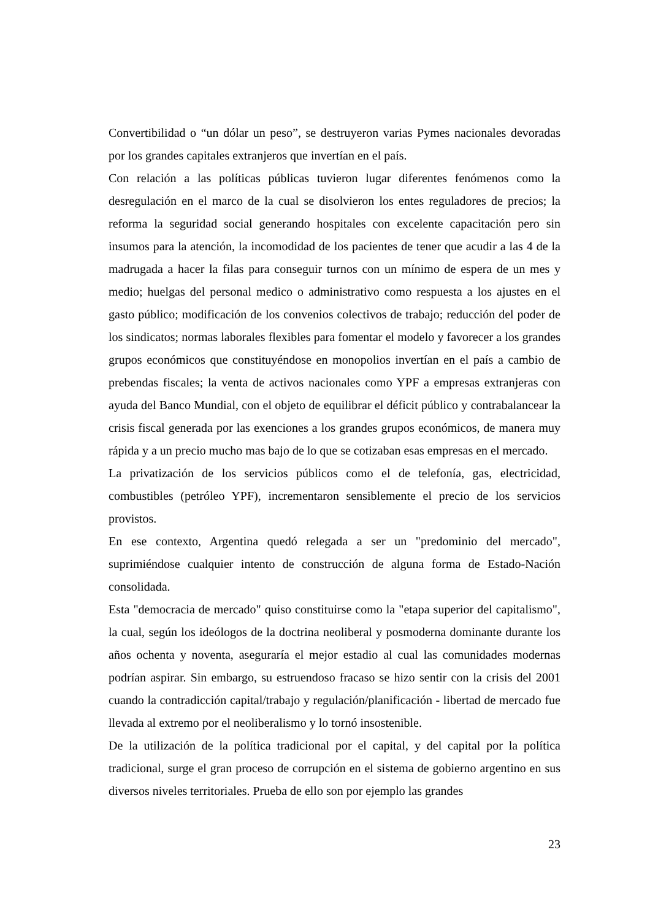Convertibilidad o “un dólar un peso”, se destruyeron varias Pymes nacionales devoradas por los grandes capitales extranjeros que invertían en el país.
Con relación a las políticas públicas tuvieron lugar diferentes fenómenos como la desregulación en el marco de la cual se disolvieron los entes reguladores de precios; la reforma la seguridad social generando hospitales con excelente capacitación pero sin insumos para la atención, la incomodidad de los pacientes de tener que acudir a las 4 de la madrugada a hacer la filas para conseguir turnos con un mínimo de espera de un mes y medio; huelgas del personal medico o administrativo como respuesta a los ajustes en el gasto público; modificación de los convenios colectivos de trabajo; reducción del poder de los sindicatos; normas laborales flexibles para fomentar el modelo y favorecer a los grandes grupos económicos que constituyéndose en monopolios invertían en el país a cambio de prebendas fiscales; la venta de activos nacionales como YPF a empresas extranjeras con ayuda del Banco Mundial, con el objeto de equilibrar el déficit público y contrabalancear la crisis fiscal generada por las exenciones a los grandes grupos económicos, de manera muy rápida y a un precio mucho mas bajo de lo que se cotizaban esas empresas en el mercado.
La privatización de los servicios públicos como el de telefonía, gas, electricidad, combustibles (petróleo YPF), incrementaron sensiblemente el precio de los servicios provistos.
En ese contexto, Argentina quedó relegada a ser un "predominio del mercado", suprimiéndose cualquier intento de construcción de alguna forma de Estado-Nación consolidada.
Esta "democracia de mercado" quiso constituirse como la "etapa superior del capitalismo", la cual, según los ideólogos de la doctrina neoliberal y posmoderna dominante durante los años ochenta y noventa, aseguraría el mejor estadio al cual las comunidades modernas podrían aspirar. Sin embargo, su estruendoso fracaso se hizo sentir con la crisis del 2001 cuando la contradicción capital/trabajo y regulación/planificación - libertad de mercado fue llevada al extremo por el neoliberalismo y lo tornó insostenible.
De la utilización de la política tradicional por el capital, y del capital por la política tradicional, surge el gran proceso de corrupción en el sistema de gobierno argentino en sus diversos niveles territoriales. Prueba de ello son por ejemplo las grandes
23